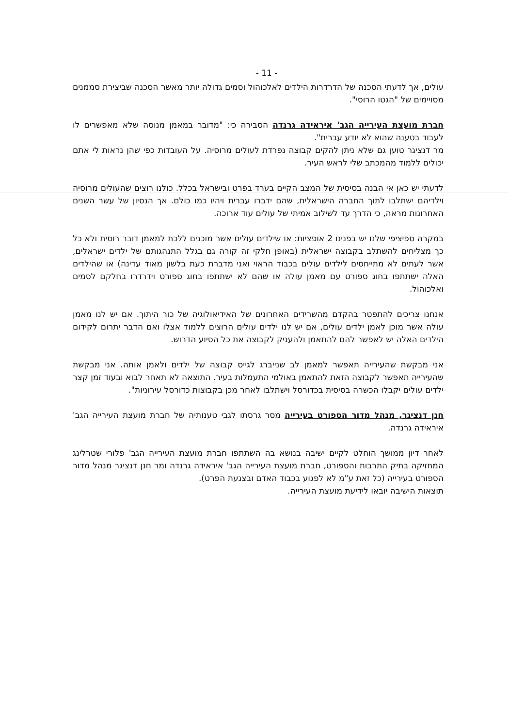- 11 -
עולים, אך לדעתי הסכנה של הדרדרות הילדים לאלכוהול וסמים גדולה יותר מאשר הסכנה שביצירת סממנים מסויימים של "הגטו הרוסי".
חברת מועצת העירייה הגב' איראידה גרנדה הסבירה כי: "מדובר במאמן מנוסה שלא מאפשרים לו לעבוד בטענה שהוא לא יודע עברית".
מר דנציגר טוען גם שלא ניתן להקים קבוצה נפרדת לעולים מרוסיה. על העובדות כפי שהן נראות לי אתם יכולים ללמוד מהמכתב שלי לראש העיר.
לדעתי יש כאן אי הבנה בסיסית של המצב הקיים בערד בפרט ובישראל בכלל. כולנו רוצים שהעולים מרוסיה וילדיהם ישתלבו לתוך החברה הישראלית, שהם ידברו עברית ויהיו כמו כולם. אך הנסיון של עשר השנים האחרונות מראה, כי הדרך עד לשילוב אמיתי של עולים עוד ארוכה.
במקרה ספיציפי שלנו יש בפנינו 2 אופציות: או שילדים עולים אשר מוכנים ללכת למאמן דובר רוסית ולא כל כך מצליחים להשתלב בקבוצה ישראלית (באופן חלקי זה קורה גם בגלל התנהגותם של ילדים ישראלים, אשר לעתים לא מתייחסים לילדים עולים בכבוד הראוי ואני מדברת כעת בלשון מאוד עדינה) או שהילדים האלה ישתתפו בחוג ספורט עם מאמן עולה או שהם לא ישתתפו בחוג ספורט וידרדרו בחלקם לסמים ואלכוהול.
אנחנו צריכים להתפטר בהקדם מהשרידים האחרונים של האידיאולוגיה של כור היתוך. אם יש לנו מאמן עולה אשר מוכן לאמן ילדים עולים, אם יש לנו ילדים עולים הרוצים ללמוד אצלו ואם הדבר יתרום לקידום הילדים האלה יש לאפשר להם להתאמן ולהעניק לקבוצה את כל הסיוע הדרוש.
אני מבקשת שהעירייה תאפשר למאמן לב שנייברג לגייס קבוצה של ילדים ולאמן אותה. אני מבקשת שהעירייה תאפשר לקבוצה הזאת להתאמן באולמי התעמלות בעיר. התוצאה לא תאחר לבוא ובעוד זמן קצר ילדים עולים יקבלו הכשרה בסיסית בכדורסל וישתלבו לאחר מכן בקבוצות כדורסל עירוניות".
חנן דנציגר, מנהל מדור הספורט בעירייה מסר גרסתו לגבי טענותיה של חברת מועצת העירייה הגב' איראידה גרנדה.
לאחר דיון ממושך הוחלט לקיים ישיבה בנושא בה השתתפו חברת מועצת העירייה הגב' פלורי שטרלינג המחזיקה בתיק התרבות והספורט, חברת מועצת העירייה הגב' איראידה גרנדה ומר חנן דנציגר מנהל מדור הספורט בעירייה (כל זאת ע"מ לא לפגוע בכבוד האדם ובצנעת הפרט).
תוצאות הישיבה יובאו לידיעת מועצת העירייה.